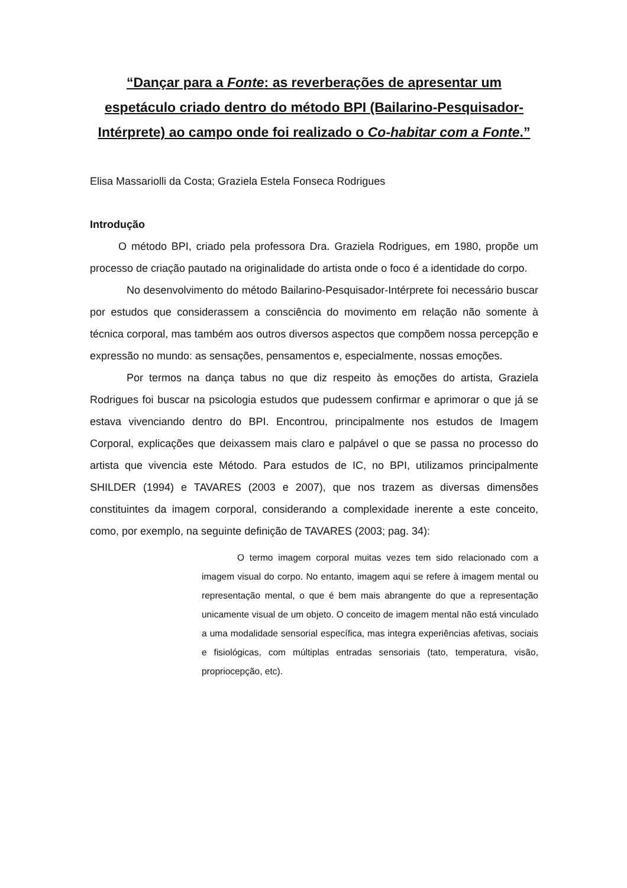“Dançar para a Fonte: as reverberações de apresentar um espetáculo criado dentro do método BPI (Bailarino-Pesquisador-Intérprete) ao campo onde foi realizado o Co-habitar com a Fonte.”
Elisa Massariolli da Costa; Graziela Estela Fonseca Rodrigues
Introdução
O método BPI, criado pela professora Dra. Graziela Rodrigues, em 1980, propõe um processo de criação pautado na originalidade do artista onde o foco é a identidade do corpo.
No desenvolvimento do método Bailarino-Pesquisador-Intérprete foi necessário buscar por estudos que considerassem a consciência do movimento em relação não somente à técnica corporal, mas também aos outros diversos aspectos que compõem nossa percepção e expressão no mundo: as sensações, pensamentos e, especialmente, nossas emoções.
Por termos na dança tabus no que diz respeito às emoções do artista, Graziela Rodrigues foi buscar na psicologia estudos que pudessem confirmar e aprimorar o que já se estava vivenciando dentro do BPI. Encontrou, principalmente nos estudos de Imagem Corporal, explicações que deixassem mais claro e palpável o que se passa no processo do artista que vivencia este Método. Para estudos de IC, no BPI, utilizamos principalmente SHILDER (1994) e TAVARES (2003 e 2007), que nos trazem as diversas dimensões constituintes da imagem corporal, considerando a complexidade inerente a este conceito, como, por exemplo, na seguinte definição de TAVARES (2003; pag. 34):
O termo imagem corporal muitas vezes tem sido relacionado com a imagem visual do corpo. No entanto, imagem aqui se refere à imagem mental ou representação mental, o que é bem mais abrangente do que a representação unicamente visual de um objeto. O conceito de imagem mental não está vinculado a uma modalidade sensorial específica, mas integra experiências afetivas, sociais e fisiológicas, com múltiplas entradas sensoriais (tato, temperatura, visão, propriocepção, etc).